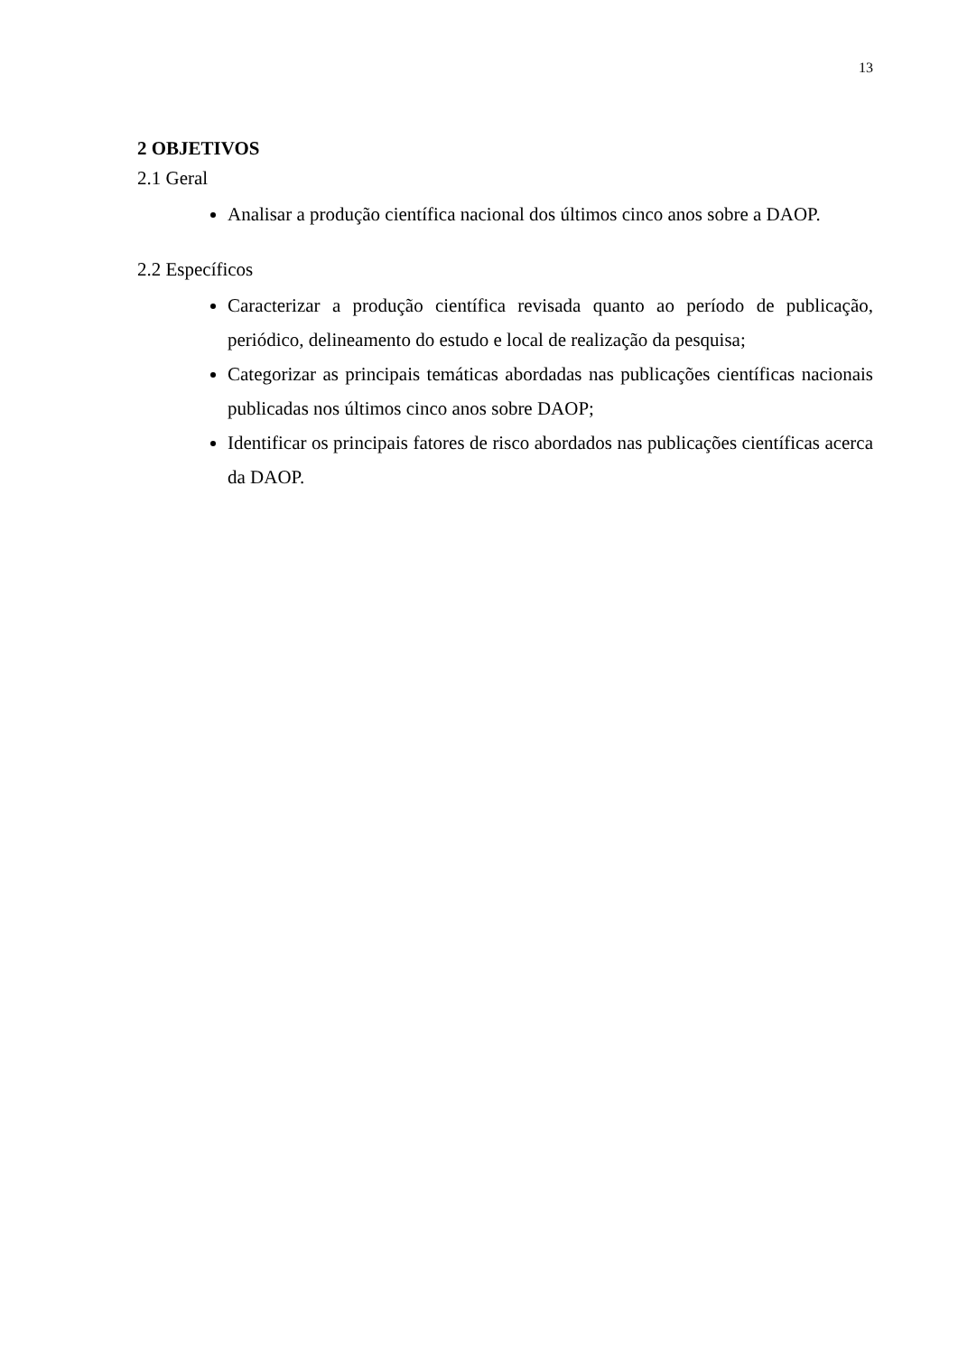13
2 OBJETIVOS
2.1 Geral
Analisar a produção científica nacional dos últimos cinco anos sobre a DAOP.
2.2 Específicos
Caracterizar a produção científica revisada quanto ao período de publicação, periódico, delineamento do estudo e local de realização da pesquisa;
Categorizar as principais temáticas abordadas nas publicações científicas nacionais publicadas nos últimos cinco anos sobre DAOP;
Identificar os principais fatores de risco abordados nas publicações científicas acerca da DAOP.